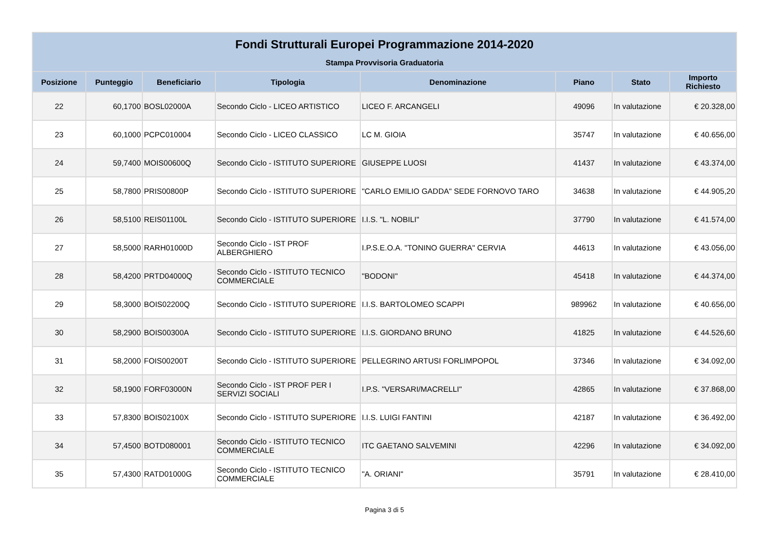| Fondi Strutturali Europei Programmazione 2014-2020 | | | | | | | |
| --- | --- | --- | --- | --- | --- | --- | --- |
| Stampa Provvisoria Graduatoria | | | | | | | |
| Posizione | Punteggio | Beneficiario | Tipologia | Denominazione | Piano | Stato | Importo Richiesto |
| 22 | 60,1700 | BOSL02000A | Secondo Ciclo - LICEO ARTISTICO | LICEO F. ARCANGELI | 49096 | In valutazione | € 20.328,00 |
| 23 | 60,1000 | PCPC010004 | Secondo Ciclo - LICEO CLASSICO | LC M. GIOIA | 35747 | In valutazione | € 40.656,00 |
| 24 | 59,7400 | MOIS00600Q | Secondo Ciclo - ISTITUTO SUPERIORE | GIUSEPPE LUOSI | 41437 | In valutazione | € 43.374,00 |
| 25 | 58,7800 | PRIS00800P | Secondo Ciclo - ISTITUTO SUPERIORE | "CARLO EMILIO GADDA" SEDE FORNOVO TARO | 34638 | In valutazione | € 44.905,20 |
| 26 | 58,5100 | REIS01100L | Secondo Ciclo - ISTITUTO SUPERIORE | I.I.S. "L. NOBILI" | 37790 | In valutazione | € 41.574,00 |
| 27 | 58,5000 | RARH01000D | Secondo Ciclo - IST PROF ALBERGHIERO | I.P.S.E.O.A. "TONINO GUERRA" CERVIA | 44613 | In valutazione | € 43.056,00 |
| 28 | 58,4200 | PRTD04000Q | Secondo Ciclo - ISTITUTO TECNICO COMMERCIALE | "BODONI" | 45418 | In valutazione | € 44.374,00 |
| 29 | 58,3000 | BOIS02200Q | Secondo Ciclo - ISTITUTO SUPERIORE | I.I.S. BARTOLOMEO SCAPPI | 989962 | In valutazione | € 40.656,00 |
| 30 | 58,2900 | BOIS00300A | Secondo Ciclo - ISTITUTO SUPERIORE | I.I.S. GIORDANO BRUNO | 41825 | In valutazione | € 44.526,60 |
| 31 | 58,2000 | FOIS00200T | Secondo Ciclo - ISTITUTO SUPERIORE | PELLEGRINO ARTUSI FORLIMPOPOL | 37346 | In valutazione | € 34.092,00 |
| 32 | 58,1900 | FORF03000N | Secondo Ciclo - IST PROF PER I SERVIZI SOCIALI | I.P.S. "VERSARI/MACRELLI" | 42865 | In valutazione | € 37.868,00 |
| 33 | 57,8300 | BOIS02100X | Secondo Ciclo - ISTITUTO SUPERIORE | I.I.S. LUIGI FANTINI | 42187 | In valutazione | € 36.492,00 |
| 34 | 57,4500 | BOTD080001 | Secondo Ciclo - ISTITUTO TECNICO COMMERCIALE | ITC GAETANO SALVEMINI | 42296 | In valutazione | € 34.092,00 |
| 35 | 57,4300 | RATD01000G | Secondo Ciclo - ISTITUTO TECNICO COMMERCIALE | "A. ORIANI" | 35791 | In valutazione | € 28.410,00 |
Pagina 3 di 5